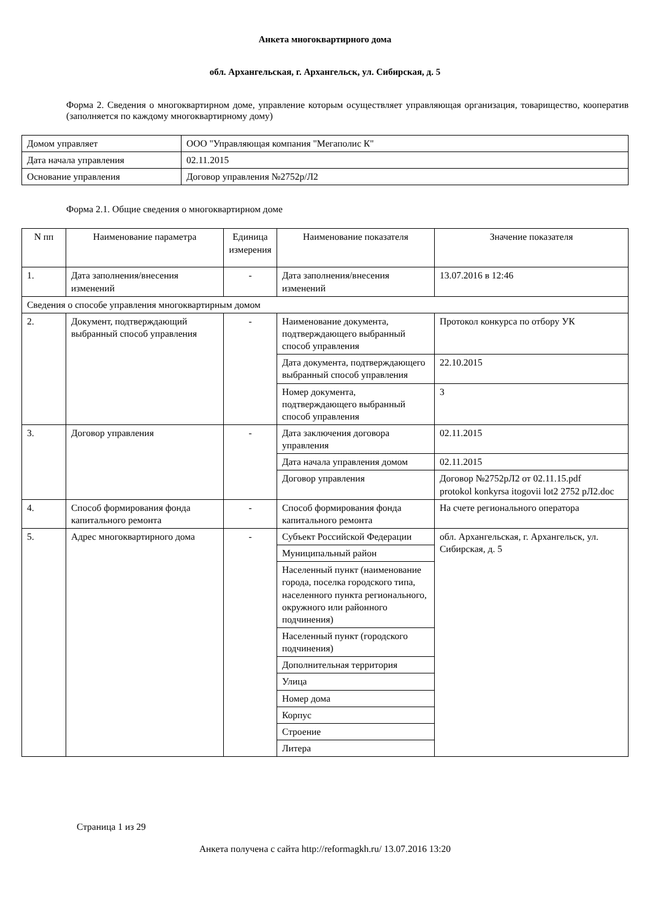Анкета многоквартирного дома
обл. Архангельская, г. Архангельск, ул. Сибирская, д. 5
Форма 2. Сведения о многоквартирном доме, управление которым осуществляет управляющая организация, товарищество, кооператив (заполняется по каждому многоквартирному дому)
| Домом управляет | ООО "Управляющая компания "Мегаполис К" |
| Дата начала управления | 02.11.2015 |
| Основание управления | Договор управления №2752р/Л2 |
Форма 2.1. Общие сведения о многоквартирном доме
| N пп | Наименование параметра | Единица измерения | Наименование показателя | Значение показателя |
| --- | --- | --- | --- | --- |
| 1. | Дата заполнения/внесения изменений | - | Дата заполнения/внесения изменений | 13.07.2016 в 12:46 |
| Сведения о способе управления многоквартирным домом | | | | |
| 2. | Документ, подтверждающий выбранный способ управления | - | Наименование документа, подтверждающего выбранный способ управления | Протокол конкурса по отбору УК |
| | | | Дата документа, подтверждающего выбранный способ управления | 22.10.2015 |
| | | | Номер документа, подтверждающего выбранный способ управления | 3 |
| 3. | Договор управления | - | Дата заключения договора управления | 02.11.2015 |
| | | | Дата начала управления домом | 02.11.2015 |
| | | | Договор управления | Договор №2752рЛ2 от 02.11.15.pdf protokol konkyrsa itogovii lot2 2752 рЛ2.doc |
| 4. | Способ формирования фонда капитального ремонта | - | Способ формирования фонда капитального ремонта | На счете регионального оператора |
| 5. | Адрес многоквартирного дома | - | Субъект Российской Федерации | обл. Архангельская, г. Архангельск, ул. Сибирская, д. 5 |
| | | | Муниципальный район | |
| | | | Населенный пункт (наименование города, поселка городского типа, населенного пункта регионального, окружного или районного подчинения) | |
| | | | Населенный пункт (городского подчинения) | |
| | | | Дополнительная территория | |
| | | | Улица | |
| | | | Номер дома | |
| | | | Корпус | |
| | | | Строение | |
| | | | Литера | |
Страница 1 из 29
Анкета получена с сайта http://reformagkh.ru/ 13.07.2016 13:20